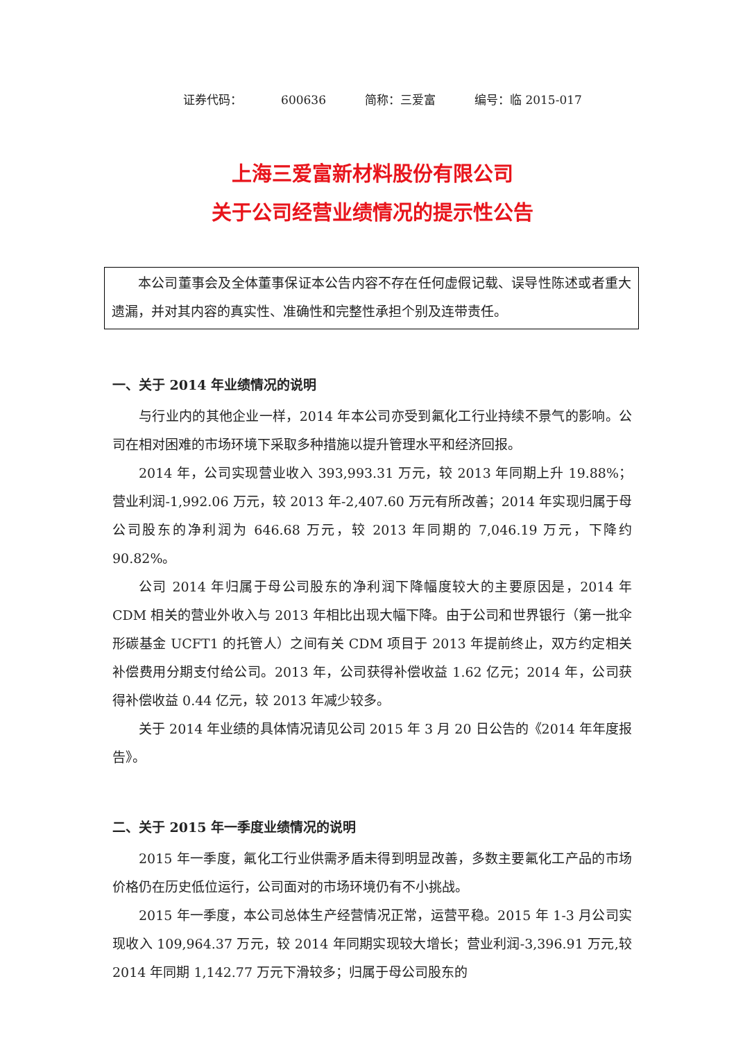证券代码： 600636 简称：三爱富 编号：临 2015-017
上海三爱富新材料股份有限公司
关于公司经营业绩情况的提示性公告
本公司董事会及全体董事保证本公告内容不存在任何虚假记载、误导性陈述或者重大遗漏，并对其内容的真实性、准确性和完整性承担个别及连带责任。
一、关于 2014 年业绩情况的说明
与行业内的其他企业一样，2014 年本公司亦受到氟化工行业持续不景气的影响。公司在相对困难的市场环境下采取多种措施以提升管理水平和经济回报。
2014 年，公司实现营业收入 393,993.31 万元，较 2013 年同期上升 19.88%；营业利润-1,992.06 万元，较 2013 年-2,407.60 万元有所改善；2014 年实现归属于母公司股东的净利润为 646.68 万元，较 2013 年同期的 7,046.19 万元，下降约 90.82%。
公司 2014 年归属于母公司股东的净利润下降幅度较大的主要原因是，2014 年 CDM 相关的营业外收入与 2013 年相比出现大幅下降。由于公司和世界银行（第一批伞形碳基金 UCFT1 的托管人）之间有关 CDM 项目于 2013 年提前终止，双方约定相关补偿费用分期支付给公司。2013 年，公司获得补偿收益 1.62 亿元；2014 年，公司获得补偿收益 0.44 亿元，较 2013 年减少较多。
关于 2014 年业绩的具体情况请见公司 2015 年 3 月 20 日公告的《2014 年年度报告》。
二、关于 2015 年一季度业绩情况的说明
2015 年一季度，氟化工行业供需矛盾未得到明显改善，多数主要氟化工产品的市场价格仍在历史低位运行，公司面对的市场环境仍有不小挑战。
2015 年一季度，本公司总体生产经营情况正常，运营平稳。2015 年 1-3 月公司实现收入 109,964.37 万元，较 2014 年同期实现较大增长；营业利润-3,396.91 万元,较 2014 年同期 1,142.77 万元下滑较多；归属于母公司股东的